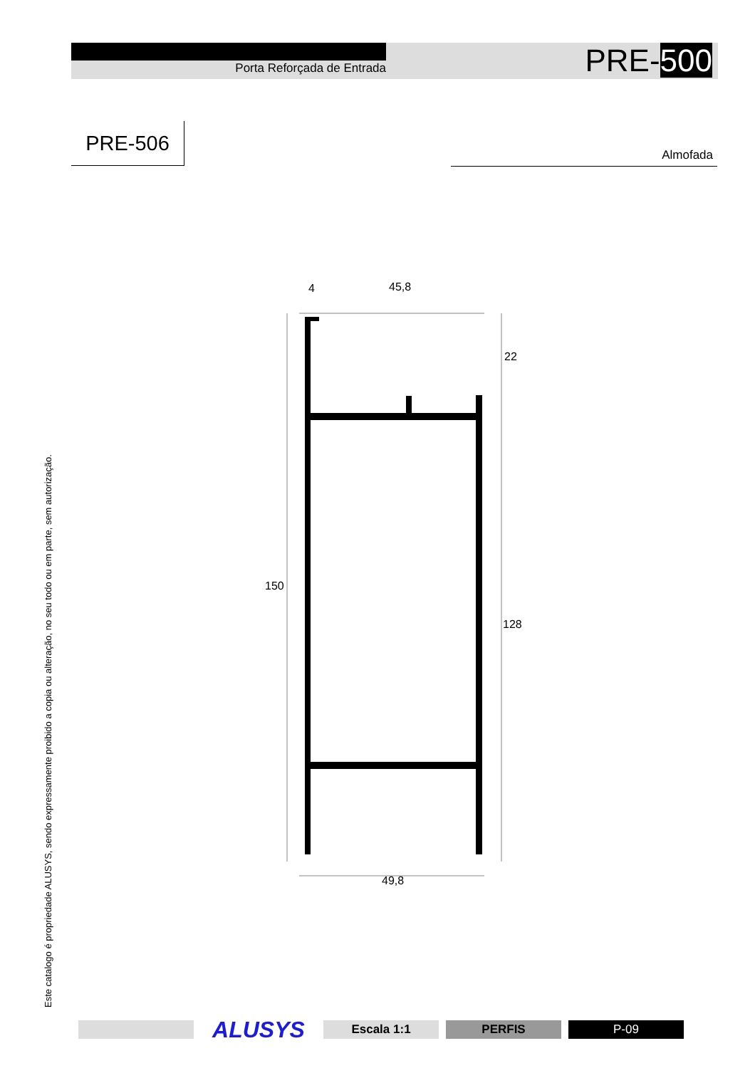Porta Reforçada de Entrada PRE-500
PRE-506
Almofada
4
45,8
49,8
150
22
128
Este catalogo é propriedade ALUSYS, sendo expressamente proibido a copia ou alteração, no seu todo ou em parte, sem autorização.
ALUSYS
Escala 1:1 PERFIS P-09